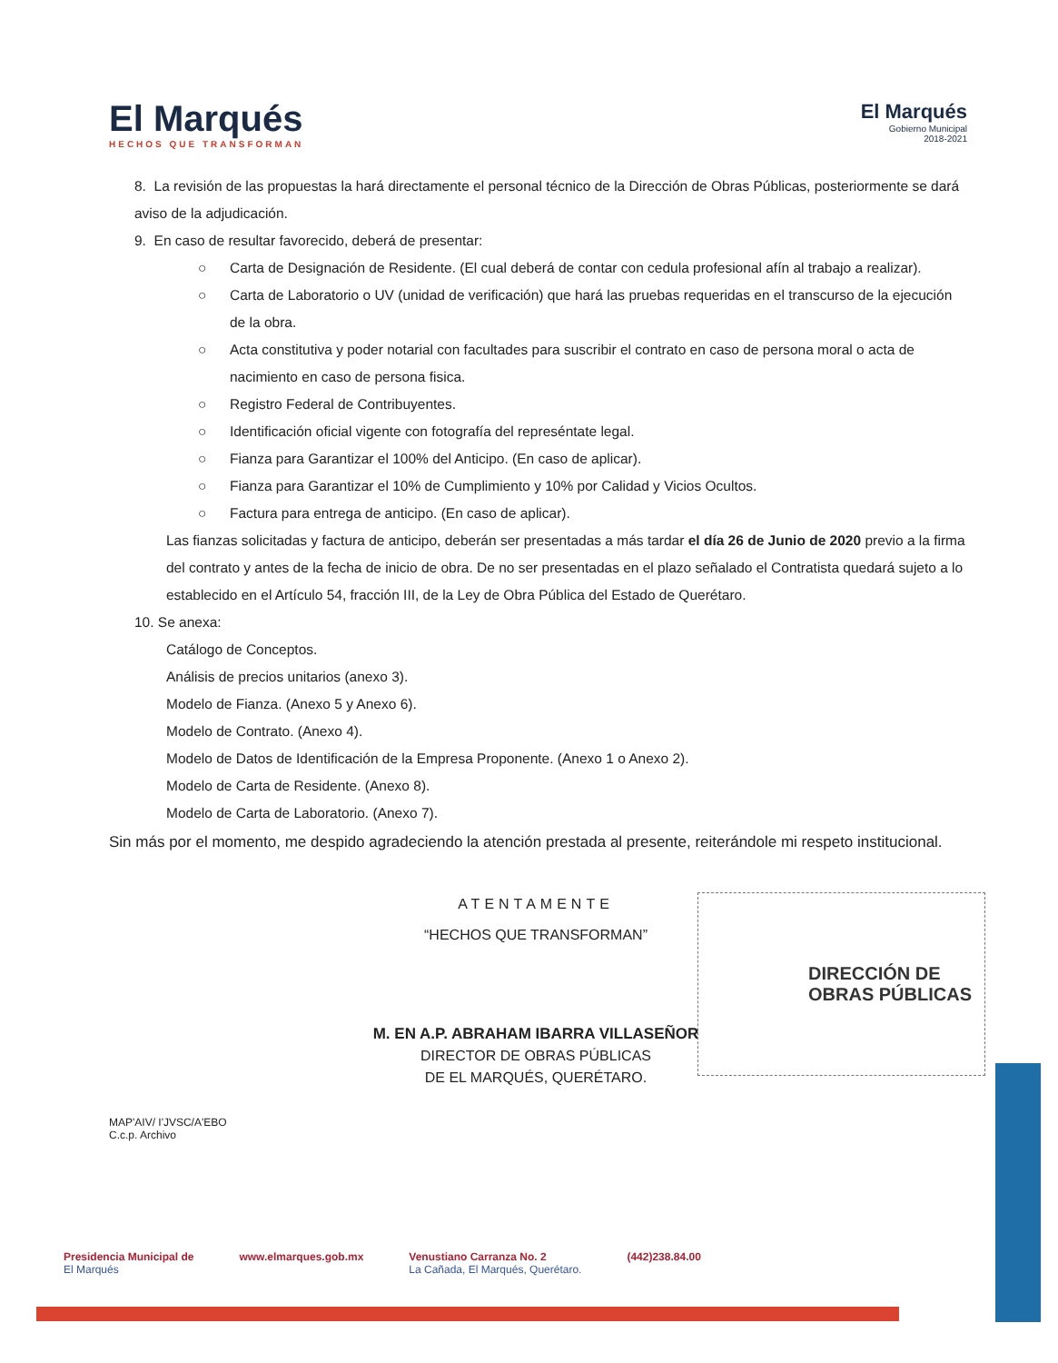El Marqués
HECHOS QUE TRANSFORMAN
El Marqués
Gobierno Municipal
2018-2021
8. La revisión de las propuestas la hará directamente el personal técnico de la Dirección de Obras Públicas, posteriormente se dará aviso de la adjudicación.
9. En caso de resultar favorecido, deberá de presentar:
○ Carta de Designación de Residente. (El cual deberá de contar con cedula profesional afín al trabajo a realizar).
○ Carta de Laboratorio o UV (unidad de verificación) que hará las pruebas requeridas en el transcurso de la ejecución de la obra.
○ Acta constitutiva y poder notarial con facultades para suscribir el contrato en caso de persona moral o acta de nacimiento en caso de persona fisica.
○ Registro Federal de Contribuyentes.
○ Identificación oficial vigente con fotografía del represéntate legal.
○ Fianza para Garantizar el 100% del Anticipo. (En caso de aplicar).
○ Fianza para Garantizar el 10% de Cumplimiento y 10% por Calidad y Vicios Ocultos.
○ Factura para entrega de anticipo. (En caso de aplicar).
Las fianzas solicitadas y factura de anticipo, deberán ser presentadas a más tardar el día 26 de Junio de 2020 previo a la firma del contrato y antes de la fecha de inicio de obra. De no ser presentadas en el plazo señalado el Contratista quedará sujeto a lo establecido en el Artículo 54, fracción III, de la Ley de Obra Pública del Estado de Querétaro.
10. Se anexa:
Catálogo de Conceptos.
Análisis de precios unitarios (anexo 3).
Modelo de Fianza. (Anexo 5 y Anexo 6).
Modelo de Contrato. (Anexo 4).
Modelo de Datos de Identificación de la Empresa Proponente. (Anexo 1 o Anexo 2).
Modelo de Carta de Residente. (Anexo 8).
Modelo de Carta de Laboratorio. (Anexo 7).
Sin más por el momento, me despido agradeciendo la atención prestada al presente, reiterándole mi respeto institucional.
ATENTAMENTE
“HECHOS QUE TRANSFORMAN”
M. EN A.P. ABRAHAM IBARRA VILLASEÑOR
DIRECTOR DE OBRAS PÚBLICAS
DE EL MARQUÉS, QUERÉTARO.
DIRECCIÓN DE
OBRAS PÚBLICAS
MAP'AIV/ I'JVSC/A'EBO
C.c.p. Archivo
Presidencia Municipal de
El Marqués
www.elmarques.gob.mx Venustiano Carranza No. 2
La Cañada, El Marqués, Querétaro.
(442)238.84.00